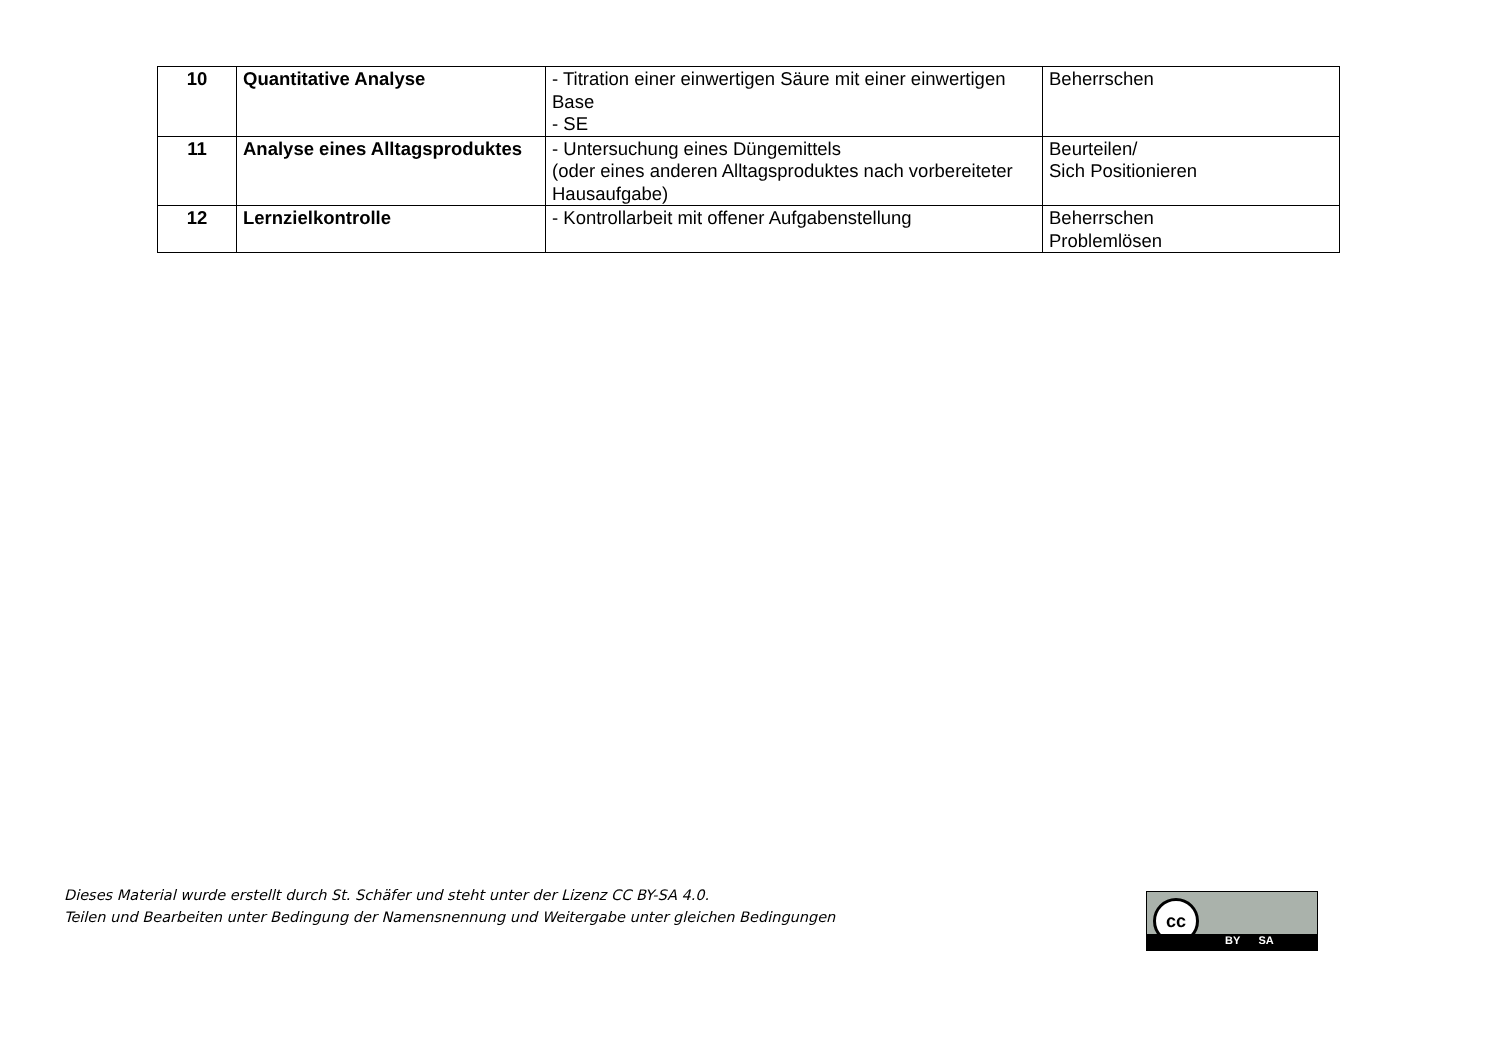| 10 | Quantitative Analyse | - Titration einer einwertigen Säure mit einer einwertigen Base - SE | Beherrschen |
| 11 | Analyse eines Alltagsproduktes | - Untersuchung eines Düngemittels (oder eines anderen Alltagsproduktes nach vorbereiteter Hausaufgabe) | Beurteilen/ Sich Positionieren |
| 12 | Lernzielkontrolle | - Kontrollarbeit mit offener Aufgabenstellung | Beherrschen Problemlösen |
Dieses Material wurde erstellt durch St. Schäfer und steht unter der Lizenz CC BY-SA 4.0.
Teilen und Bearbeiten unter Bedingung der Namensnennung und Weitergabe unter gleichen Bedingungen
cc
BY SA